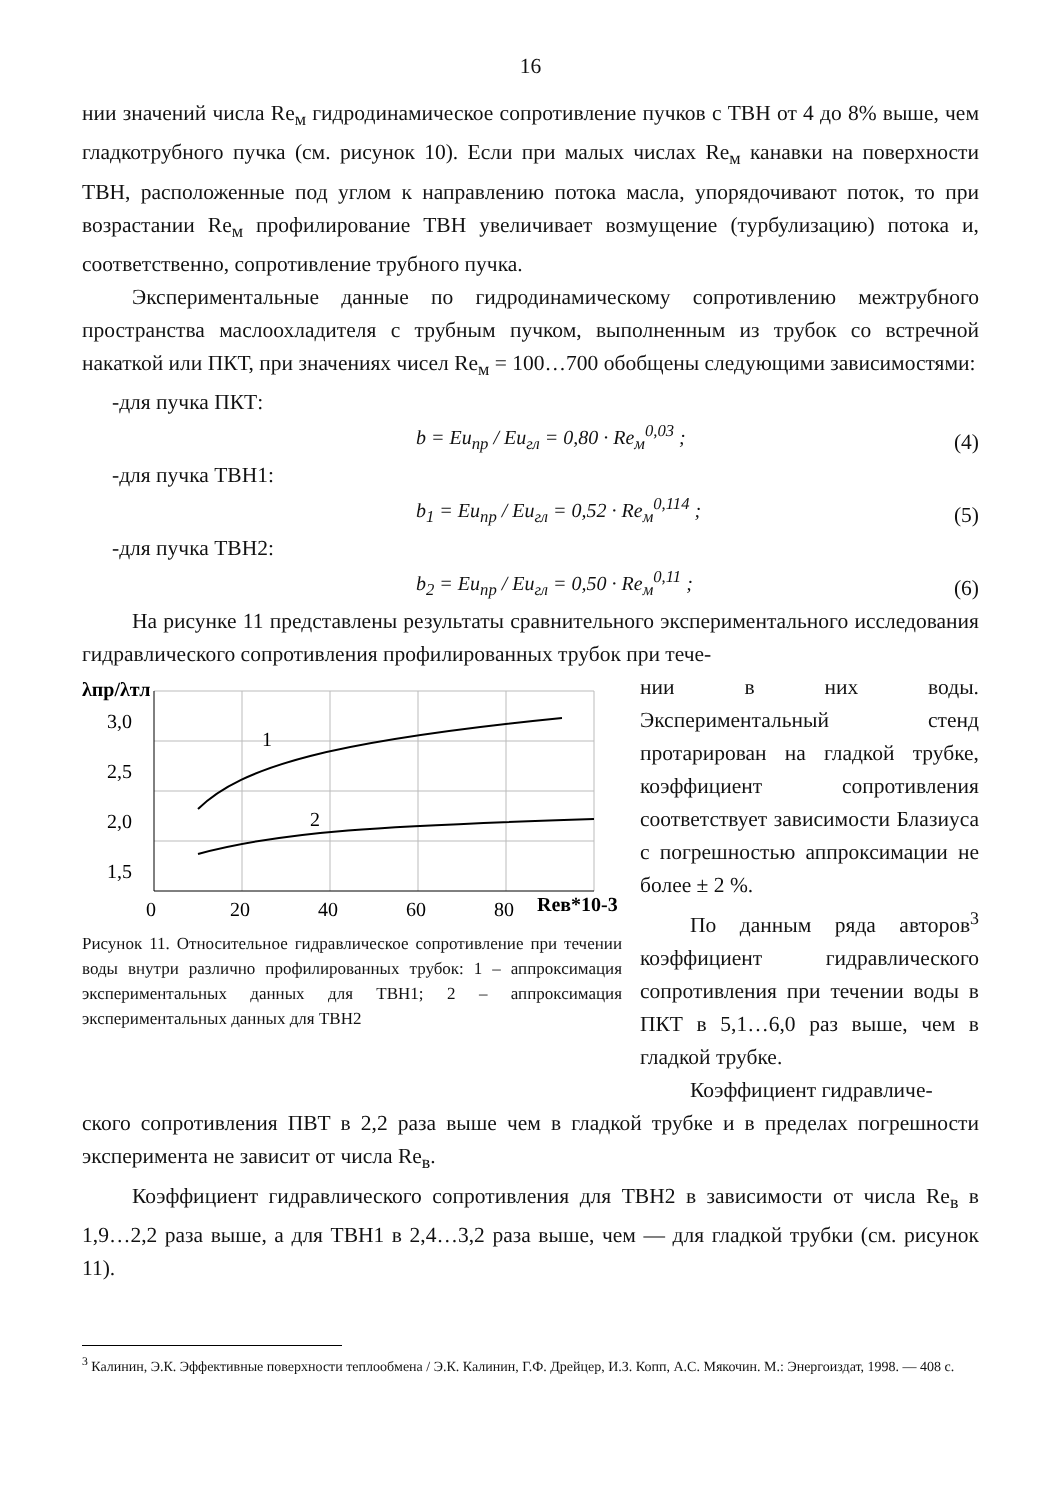16
нии значений числа Re<sub>м</sub> гидродинамическое сопротивление пучков с ТВН от 4 до 8% выше, чем гладкотрубного пучка (см. рисунок 10). Если при малых числах Re<sub>м</sub> канавки на поверхности ТВН, расположенные под углом к направлению потока масла, упорядочивают поток, то при возрастании Re<sub>м</sub> профилирование ТВН увеличивает возмущение (турбулизацию) потока и, соответственно, сопротивление трубного пучка.
Экспериментальные данные по гидродинамическому сопротивлению межтрубного пространства маслоохладителя с трубным пучком, выполненным из трубок со встречной накаткой или ПКТ, при значениях чисел Re<sub>м</sub> = 100…700 обобщены следующими зависимостями:
-для пучка ПКТ:
b = Eu<sub>пр</sub> / Eu<sub>гл</sub> = 0,80 · Re<sub>м</sub><sup>0,03</sup> ; (4)
-для пучка ТВН1:
b<sub>1</sub> = Eu<sub>пр</sub> / Eu<sub>гл</sub> = 0,52 · Re<sub>м</sub><sup>0,114</sup> ; (5)
-для пучка ТВН2:
b<sub>2</sub> = Eu<sub>пр</sub> / Eu<sub>гл</sub> = 0,50 · Re<sub>м</sub><sup>0,11</sup> ; (6)
На рисунке 11 представлены результаты сравнительного экспериментального исследования гидравлического сопротивления профилированных трубок при тече-
λпр/λтл
3,0
2,5
2,0
1,5
0
20
40
60
80
Reв*10-3
1
2
Рисунок 11. Относительное гидравлическое сопротивление при течении воды внутри различно профилированных трубок: 1 – аппроксимация экспериментальных данных для ТВН1; 2 – аппроксимация экспериментальных данных для ТВН2
нии в них воды. Экспериментальный стенд протарирован на гладкой трубке, коэффициент сопротивления соответствует зависимости Блазиуса с погрешностью аппроксимации не более ± 2 %.
По данным ряда авторов<sup>3</sup> коэффициент гидравлического сопротивления при течении воды в ПКТ в 5,1…6,0 раз выше, чем в гладкой трубке.
Коэффициент гидравличе-
ского сопротивления ПВТ в 2,2 раза выше чем в гладкой трубке и в пределах погрешности эксперимента не зависит от числа Re<sub>в</sub>.
Коэффициент гидравлического сопротивления для ТВН2 в зависимости от числа Re<sub>в</sub> в 1,9…2,2 раза выше, а для ТВН1 в 2,4…3,2 раза выше, чем — для гладкой трубки (см. рисунок 11).
<sup>3</sup> Калинин, Э.К. Эффективные поверхности теплообмена / Э.К. Калинин, Г.Ф. Дрейцер, И.З. Копп, А.С. Мякочин. М.: Энергоиздат, 1998. — 408 с.